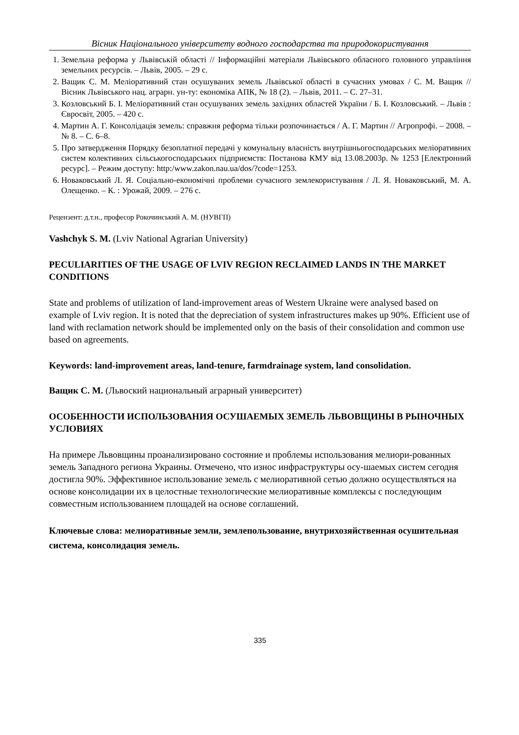Вісник Національного університету водного господарства та природокористування
1. Земельна реформа у Львівській області // Інформаційні матеріали Львівського обласного головного управління земельних ресурсів. – Львів, 2005. – 29 с.
2. Ващик С. М. Меліоративний стан осушуваних земель Львівської області в сучасних умовах / С. М. Ващик // Вісник Львівського нац. аграрн. ун-ту: економіка АПК, № 18 (2). – Львів, 2011. – С. 27–31.
3. Козловський Б. І. Меліоративний стан осушуваних земель західних областей України / Б. І. Козловський. – Львів : Євросвіт, 2005. – 420 с.
4. Мартин А. Г. Консолідація земель: справжня реформа тільки розпочинається / А. Г. Мартин // Агропрофі. – 2008. – № 8. – С. 6–8.
5. Про затвердження Порядку безоплатної передачі у комунальну власність внутрішньогосподарських меліоративних систем колективних сільськогосподарських підприємств: Постанова КМУ від 13.08.2003р. № 1253 [Електронний ресурс]. – Режим доступу: http:/www.zakon.nau.ua/dos/?code=1253.
6. Новаковський Л. Я. Соціально-економічні проблеми сучасного землекористування / Л. Я. Новаковський, М. А. Олещенко. – К. : Урожай, 2009. – 276 с.
Рецензент: д.т.н., професор Рокочинський А. М. (НУВГП)
Vashchyk S. M. (Lviv National Agrarian University)
PECULIARITIES OF THE USAGE OF LVIV REGION RECLAIMED LANDS IN THE MARKET CONDITIONS
State and problems of utilization of land-improvement areas of Western Ukraine were analysed based on example of Lviv region. It is noted that the depreciation of system infrastructures makes up 90%. Efficient use of land with reclamation network should be implemented only on the basis of their consolidation and common use based on agreements.
Keywords: land-improvement areas, land-tenure, farmdrainage system, land consolidation.
Ващик С. М. (Львоский национальный аграрный университет)
ОСОБЕННОСТИ ИСПОЛЬЗОВАНИЯ ОСУШАЕМЫХ ЗЕМЕЛЬ ЛЬВОВЩИНЫ В РЫНОЧНЫХ УСЛОВИЯХ
На примере Львовщины проанализировано состояние и проблемы использования мелиори-рованных земель Западного региона Украины. Отмечено, что износ инфраструктуры осу-шаемых систем сегодня достигла 90%. Эффективное использование земель с мелиоративной сетью должно осуществляться на основе консолидации их в целостные технологические мелиоративные комплексы с последующим совместным использованием площадей на основе соглашений.
Ключевые слова: мелиоративные земли, землепользование, внутрихозяйственная осушительная система, консолидация земель.
335